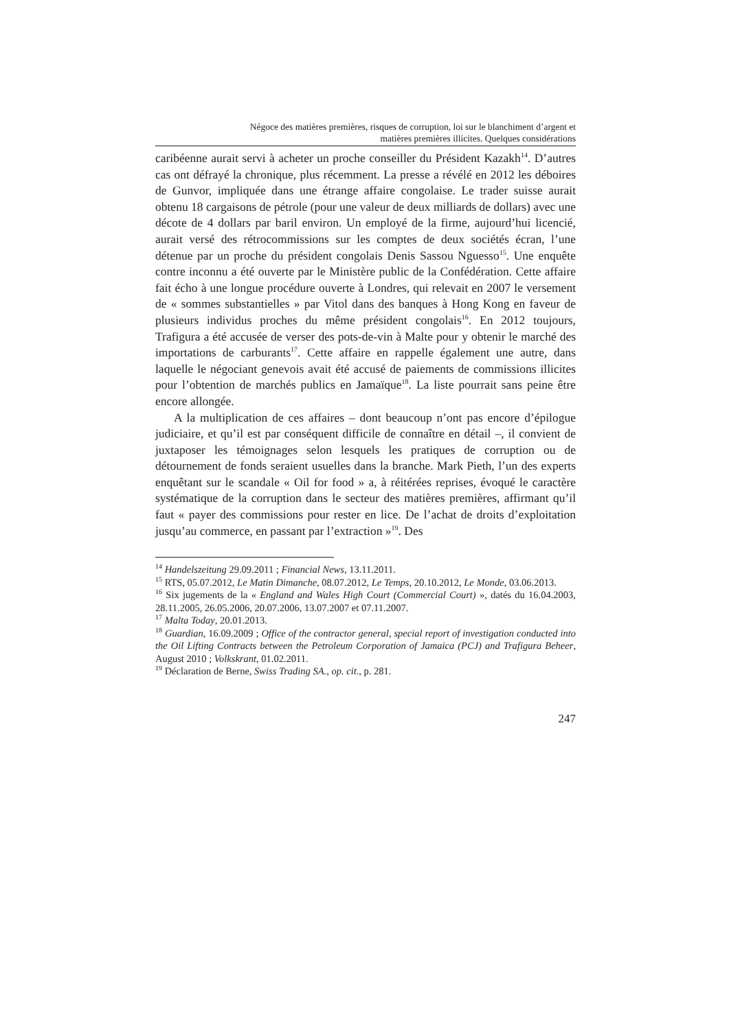Négoce des matières premières, risques de corruption, loi sur le blanchiment d’argent et
matières premières illicites. Quelques considérations
caribéenne aurait servi à acheter un proche conseiller du Président Kazakh<sup>14</sup>. D’autres cas ont défrayé la chronique, plus récemment. La presse a révélé en 2012 les déboires de Gunvor, impliquée dans une étrange affaire congolaise. Le trader suisse aurait obtenu 18 cargaisons de pétrole (pour une valeur de deux milliards de dollars) avec une décote de 4 dollars par baril environ. Un employé de la firme, aujourd’hui licencié, aurait versé des rétrocommissions sur les comptes de deux sociétés écran, l’une détenue par un proche du président congolais Denis Sassou Nguesso<sup>15</sup>. Une enquête contre inconnu a été ouverte par le Ministère public de la Confédération. Cette affaire fait écho à une longue procédure ouverte à Londres, qui relevait en 2007 le versement de « sommes substantielles » par Vitol dans des banques à Hong Kong en faveur de plusieurs individus proches du même président congolais<sup>16</sup>. En 2012 toujours, Trafigura a été accusée de verser des pots-de-vin à Malte pour y obtenir le marché des importations de carburants<sup>17</sup>. Cette affaire en rappelle également une autre, dans laquelle le négociant genevois avait été accusé de paiements de commissions illicites pour l’obtention de marchés publics en Jamaïque<sup>18</sup>. La liste pourrait sans peine être encore allongée.
A la multiplication de ces affaires – dont beaucoup n’ont pas encore d’épilogue judiciaire, et qu’il est par conséquent difficile de connaître en détail –, il convient de juxtaposer les témoignages selon lesquels les pratiques de corruption ou de détournement de fonds seraient usuelles dans la branche. Mark Pieth, l’un des experts enquêtant sur le scandale « Oil for food » a, à réitérées reprises, évoqué le caractère systématique de la corruption dans le secteur des matières premières, affirmant qu’il faut « payer des commissions pour rester en lice. De l’achat de droits d’exploitation jusqu’au commerce, en passant par l’extraction »<sup>19</sup>. Des
<sup>14</sup> Handelszeitung 29.09.2011 ; Financial News, 13.11.2011.
<sup>15</sup> RTS, 05.07.2012, Le Matin Dimanche, 08.07.2012, Le Temps, 20.10.2012, Le Monde, 03.06.2013.
<sup>16</sup> Six jugements de la « England and Wales High Court (Commercial Court) », datés du 16.04.2003, 28.11.2005, 26.05.2006, 20.07.2006, 13.07.2007 et 07.11.2007.
<sup>17</sup> Malta Today, 20.01.2013.
<sup>18</sup> Guardian, 16.09.2009 ; Office of the contractor general, special report of investigation conducted into the Oil Lifting Contracts between the Petroleum Corporation of Jamaica (PCJ) and Trafigura Beheer, August 2010 ; Volkskrant, 01.02.2011.
<sup>19</sup> Déclaration de Berne, Swiss Trading SA., op. cit., p. 281.
247